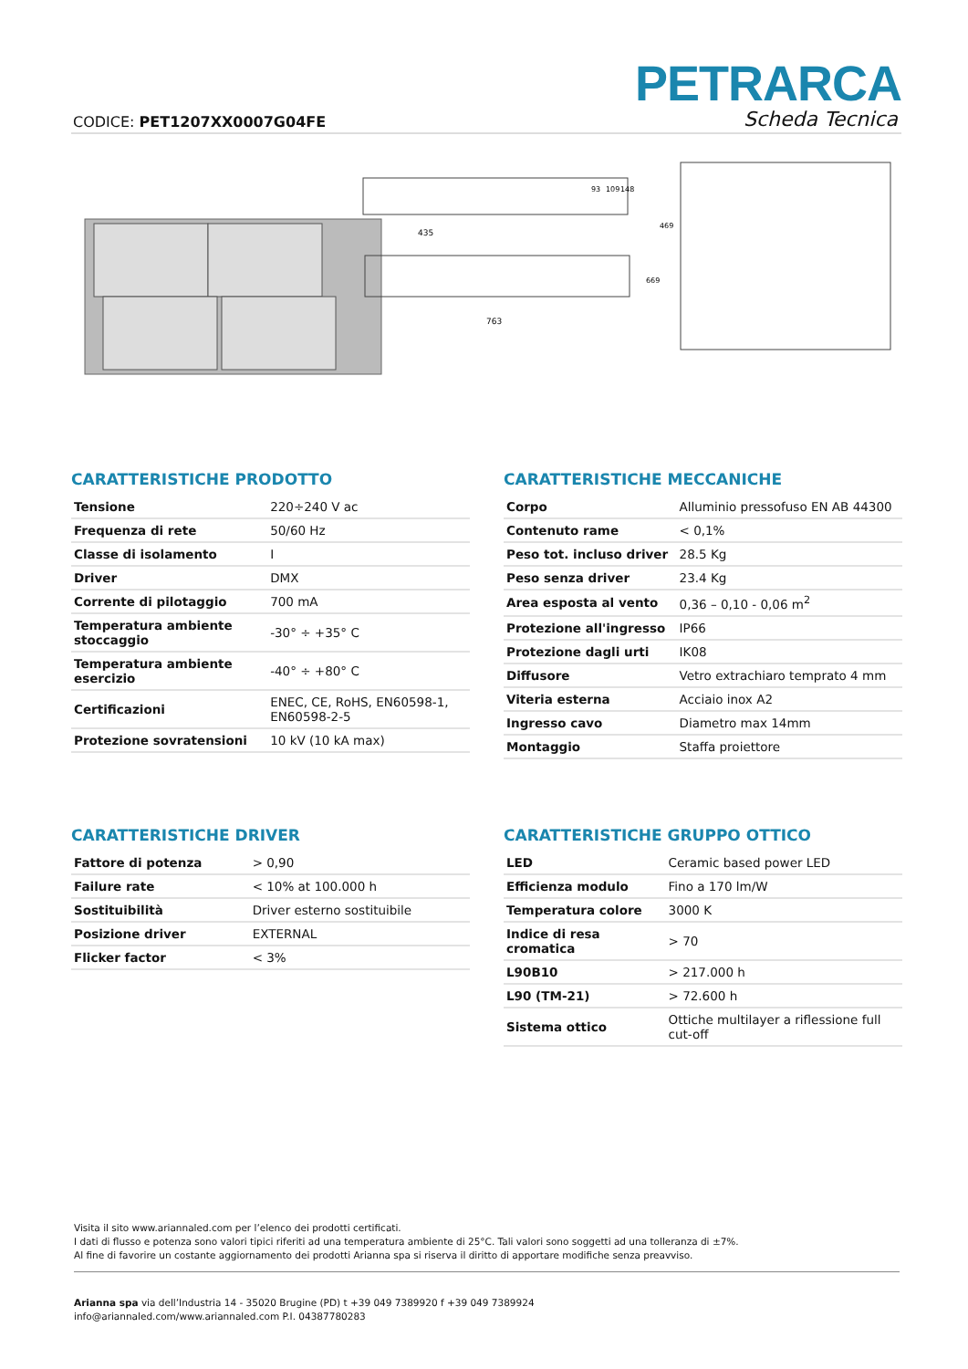PETRARCA
Scheda Tecnica CODICE: PET1207XX0007G04FE
435
763
93
109
148
669
469
CARATTERISTICHE PRODOTTO
| Tensione | 220÷240 V ac |
| Frequenza di rete | 50/60 Hz |
| Classe di isolamento | I |
| Driver | DMX |
| Corrente di pilotaggio | 700 mA |
| Temperatura ambiente stoccaggio | -30° ÷ +35° C |
| Temperatura ambiente esercizio | -40° ÷ +80° C |
| Certificazioni | ENEC, CE, RoHS, EN60598-1, EN60598-2-5 |
| Protezione sovratensioni | 10 kV (10 kA max) |
CARATTERISTICHE MECCANICHE
| Corpo | Alluminio pressofuso EN AB 44300 |
| Contenuto rame | < 0,1% |
| Peso tot. incluso driver | 28.5 Kg |
| Peso senza driver | 23.4 Kg |
| Area esposta al vento | 0,36 – 0,10 - 0,06 m<sup>2</sup> |
| Protezione all'ingresso | IP66 |
| Protezione dagli urti | IK08 |
| Diffusore | Vetro extrachiaro temprato 4 mm |
| Viteria esterna | Acciaio inox A2 |
| Ingresso cavo | Diametro max 14mm |
| Montaggio | Staffa proiettore |
CARATTERISTICHE DRIVER
| Fattore di potenza | > 0,90 |
| Failure rate | < 10% at 100.000 h |
| Sostituibilità | Driver esterno sostituibile |
| Posizione driver | EXTERNAL |
| Flicker factor | < 3% |
CARATTERISTICHE GRUPPO OTTICO
| LED | Ceramic based power LED |
| Efficienza modulo | Fino a 170 lm/W |
| Temperatura colore | 3000 K |
| Indice di resa cromatica | > 70 |
| L90B10 | > 217.000 h |
| L90 (TM-21) | > 72.600 h |
| Sistema ottico | Ottiche multilayer a riflessione full cut-off |
Visita il sito www.ariannaled.com per l’elenco dei prodotti certificati.
I dati di flusso e potenza sono valori tipici riferiti ad una temperatura ambiente di 25°C. Tali valori sono soggetti ad una tolleranza di ±7%.
Al fine di favorire un costante aggiornamento dei prodotti Arianna spa si riserva il diritto di apportare modifiche senza preavviso.
Arianna spa via dell’Industria 14 - 35020 Brugine (PD) t +39 049 7389920 f +39 049 7389924
info@ariannaled.com/www.ariannaled.com P.I. 04387780283